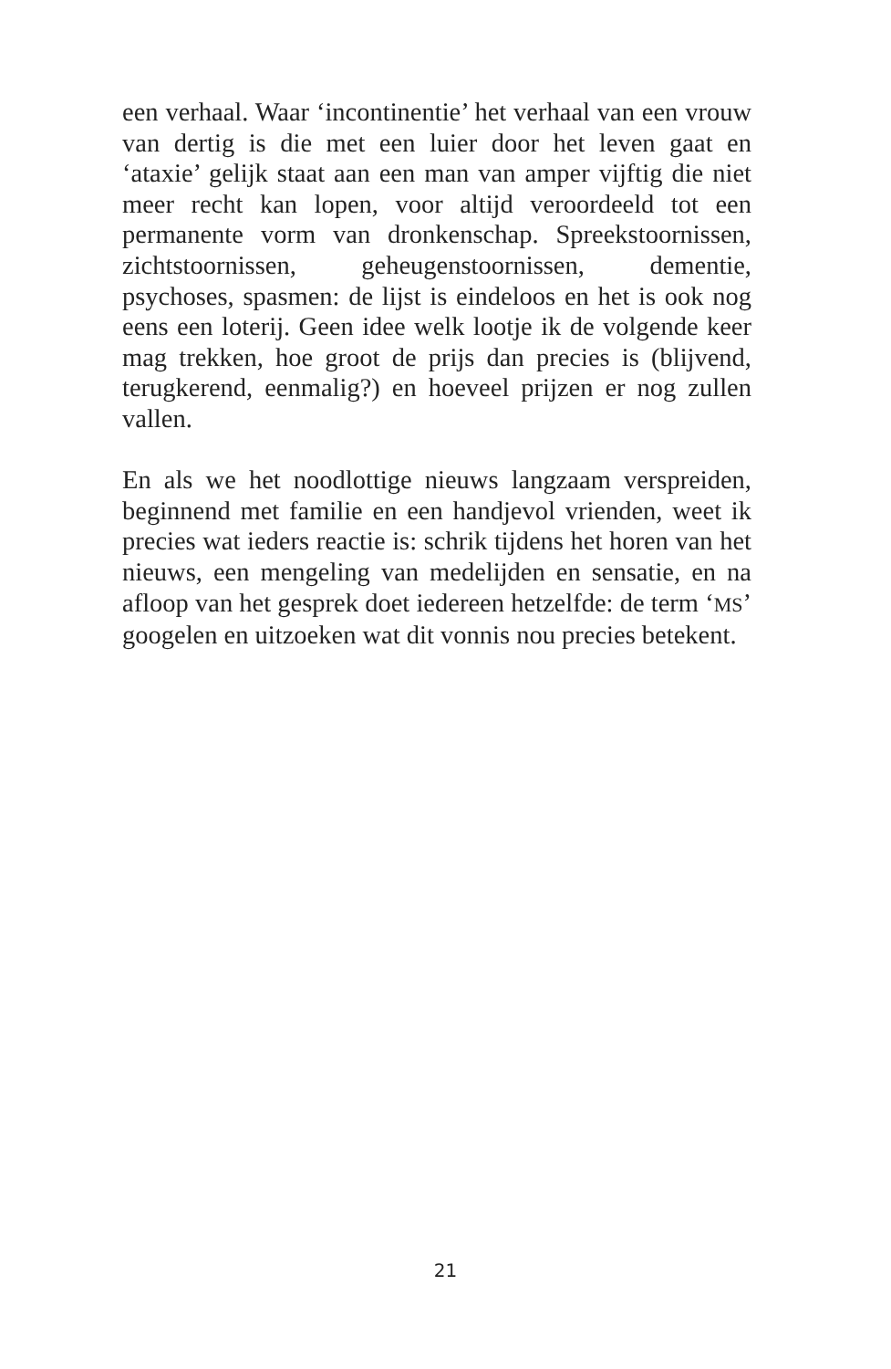een verhaal. Waar ‘incontinentie’ het verhaal van een vrouw van dertig is die met een luier door het leven gaat en ‘ataxie’ gelijk staat aan een man van amper vijftig die niet meer recht kan lopen, voor altijd veroordeeld tot een permanente vorm van dronkenschap. Spreekstoornissen, zichtstoornissen, geheugenstoornissen, dementie, psychoses, spasmen: de lijst is eindeloos en het is ook nog eens een loterij. Geen idee welk lootje ik de volgende keer mag trekken, hoe groot de prijs dan precies is (blijvend, terugkerend, eenmalig?) en hoeveel prijzen er nog zullen vallen.
En als we het noodlottige nieuws langzaam verspreiden, beginnend met familie en een handjevol vrienden, weet ik precies wat ieders reactie is: schrik tijdens het horen van het nieuws, een mengeling van medelijden en sensatie, en na afloop van het gesprek doet iedereen hetzelfde: de term ‘MS’ googelen en uitzoeken wat dit vonnis nou precies betekent.
21